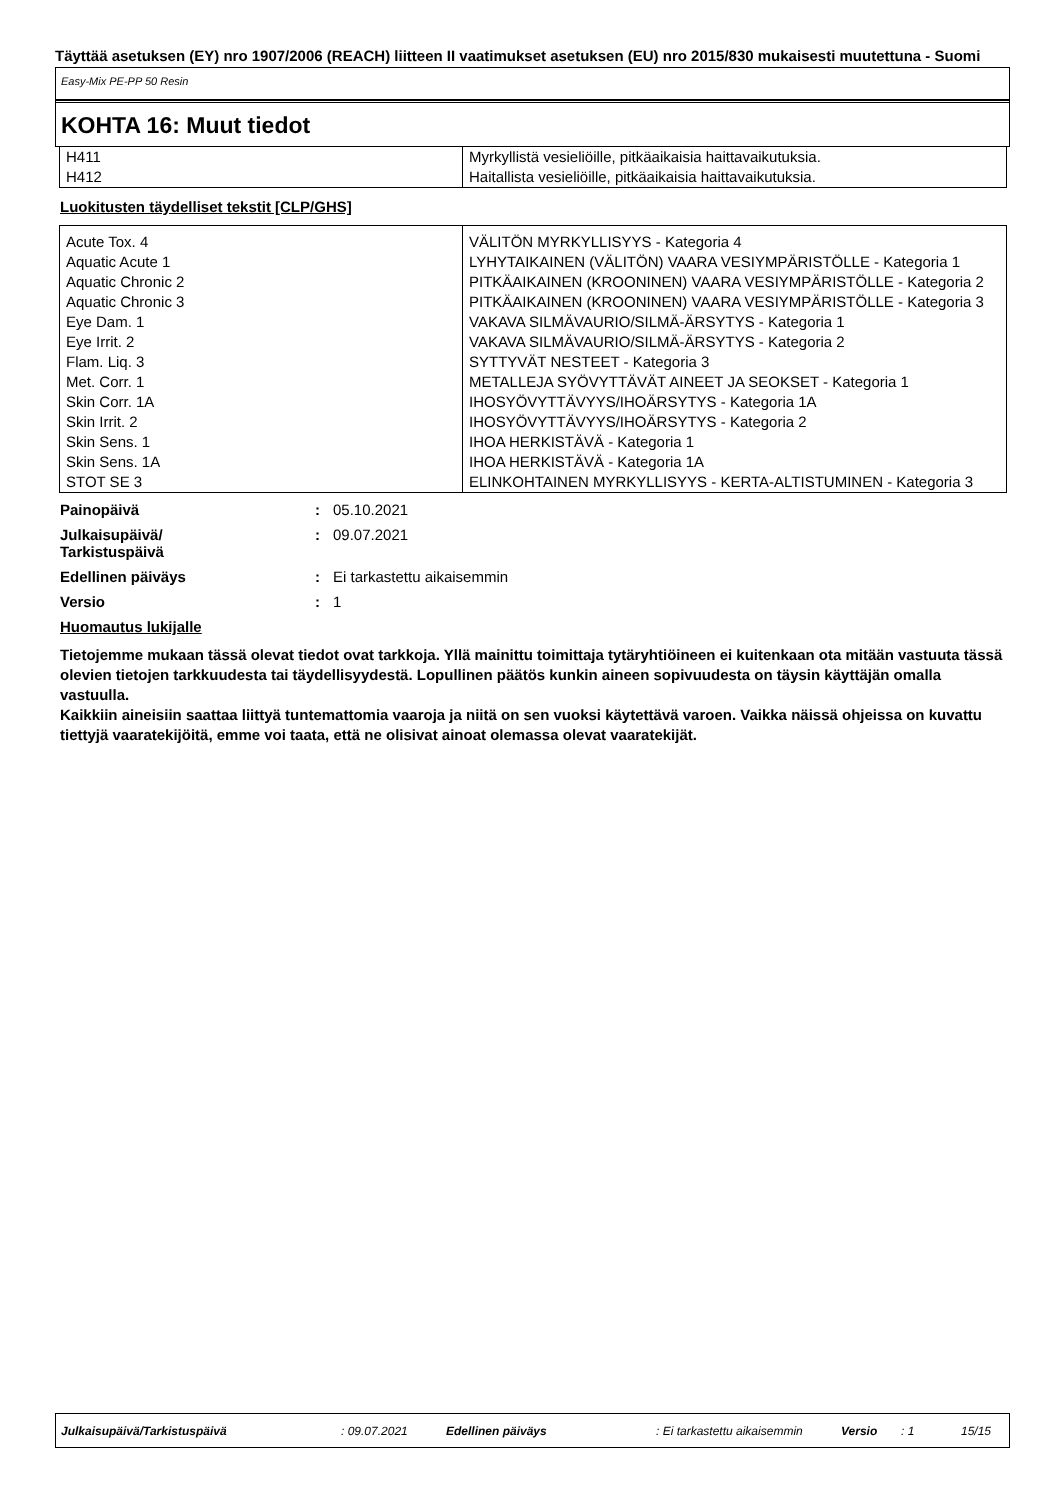Täyttää asetuksen (EY) nro 1907/2006 (REACH) liitteen II vaatimukset asetuksen (EU) nro 2015/830 mukaisesti muutettuna - Suomi
Easy-Mix PE-PP 50 Resin
KOHTA 16: Muut tiedot
| H411 | Myrkyllistä vesieliöille, pitkäaikaisia haittavaikutuksia. |
| H412 | Haitallista vesieliöille, pitkäaikaisia haittavaikutuksia. |
Luokitusten täydelliset tekstit [CLP/GHS]
| Acute Tox. 4 | VÄLITÖN MYRKYLLISYYS - Kategoria 4 |
| Aquatic Acute 1 | LYHYTAIKAINEN (VÄLITÖN) VAARA VESIYMPÄRISTÖLLE - Kategoria 1 |
| Aquatic Chronic 2 | PITKÄAIKAINEN (KROONINEN) VAARA VESIYMPÄRISTÖLLE - Kategoria 2 |
| Aquatic Chronic 3 | PITKÄAIKAINEN (KROONINEN) VAARA VESIYMPÄRISTÖLLE - Kategoria 3 |
| Eye Dam. 1 | VAKAVA SILMÄVAURIO/SILMÄ-ÄRSYTYS - Kategoria 1 |
| Eye Irrit. 2 | VAKAVA SILMÄVAURIO/SILMÄ-ÄRSYTYS - Kategoria 2 |
| Flam. Liq. 3 | SYTTYVÄT NESTEET - Kategoria 3 |
| Met. Corr. 1 | METALLEJA SYÖVYTTÄVÄT AINEET JA SEOKSET - Kategoria 1 |
| Skin Corr. 1A | IHOSYÖVYTTÄVYYS/IHOÄRSYTYS - Kategoria 1A |
| Skin Irrit. 2 | IHOSYÖVYTTÄVYYS/IHOÄRSYTYS - Kategoria 2 |
| Skin Sens. 1 | IHOA HERKISTÄVÄ - Kategoria 1 |
| Skin Sens. 1A | IHOA HERKISTÄVÄ - Kategoria 1A |
| STOT SE 3 | ELINKOHTAINEN MYRKYLLISYYS - KERTA-ALTISTUMINEN - Kategoria 3 |
Painopäivä: 05.10.2021
Julkaisupäivä/
Tarkistuspäivä: 09.07.2021
Edellinen päiväys: Ei tarkastettu aikaisemmin
Versio: 1
Huomautus lukijalle
Tietojemme mukaan tässä olevat tiedot ovat tarkkoja. Yllä mainittu toimittaja tytäryhtiöineen ei kuitenkaan ota mitään vastuuta tässä olevien tietojen tarkkuudesta tai täydellisyydestä. Lopullinen päätös kunkin aineen sopivuudesta on täysin käyttäjän omalla vastuulla.
Kaikkiin aineisiin saattaa liittyä tuntemattomia vaaroja ja niitä on sen vuoksi käytettävä varoen. Vaikka näissä ohjeissa on kuvattu tiettyjä vaaratekijöitä, emme voi taata, että ne olisivat ainoat olemassa olevat vaaratekijät.
Julkaisupäivä/Tarkistuspäivä : 09.07.2021 Edellinen päiväys
: Ei tarkastettu aikaisemmin
Versio : 1 15/15